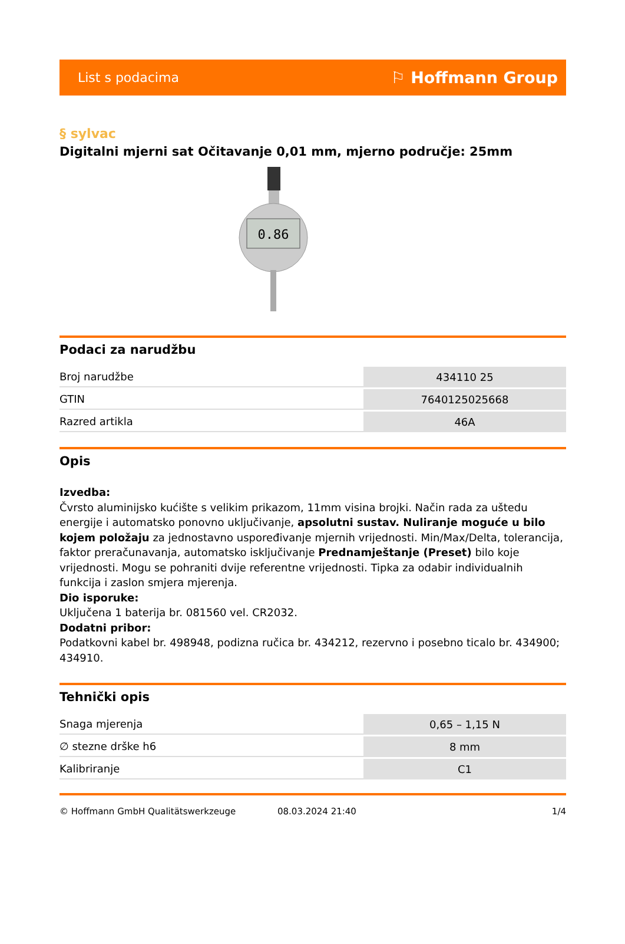List s podacima ⚐ Hoffmann Group
§ sylvac
Digitalni mjerni sat Očitavanje 0,01 mm, mjerno područje: 25mm
0.86
Podaci za narudžbu
| Broj narudžbe | 434110 25 |
| GTIN | 7640125025668 |
| Razred artikla | 46A |
Opis
Izvedba:
Čvrsto aluminijsko kućište s velikim prikazom, 11mm visina brojki. Način rada za uštedu energije i automatsko ponovno uključivanje, apsolutni sustav. Nuliranje moguće u bilo kojem položaju za jednostavno uspoređivanje mjernih vrijednosti. Min/Max/Delta, tolerancija, faktor preračunavanja, automatsko isključivanje Prednamještanje (Preset) bilo koje vrijednosti. Mogu se pohraniti dvije referentne vrijednosti. Tipka za odabir individualnih funkcija i zaslon smjera mjerenja.
Dio isporuke:
Uključena 1 baterija br. 081560 vel. CR2032.
Dodatni pribor:
Podatkovni kabel br. 498948, podizna ručica br. 434212, rezervno i posebno ticalo br. 434900; 434910.
Tehnički opis
| Snaga mjerenja | 0,65 – 1,15 N |
| ∅ stezne drške h6 | 8 mm |
| Kalibriranje | C1 |
© Hoffmann GmbH Qualitätswerkzeuge 08.03.2024 21:40 1/4